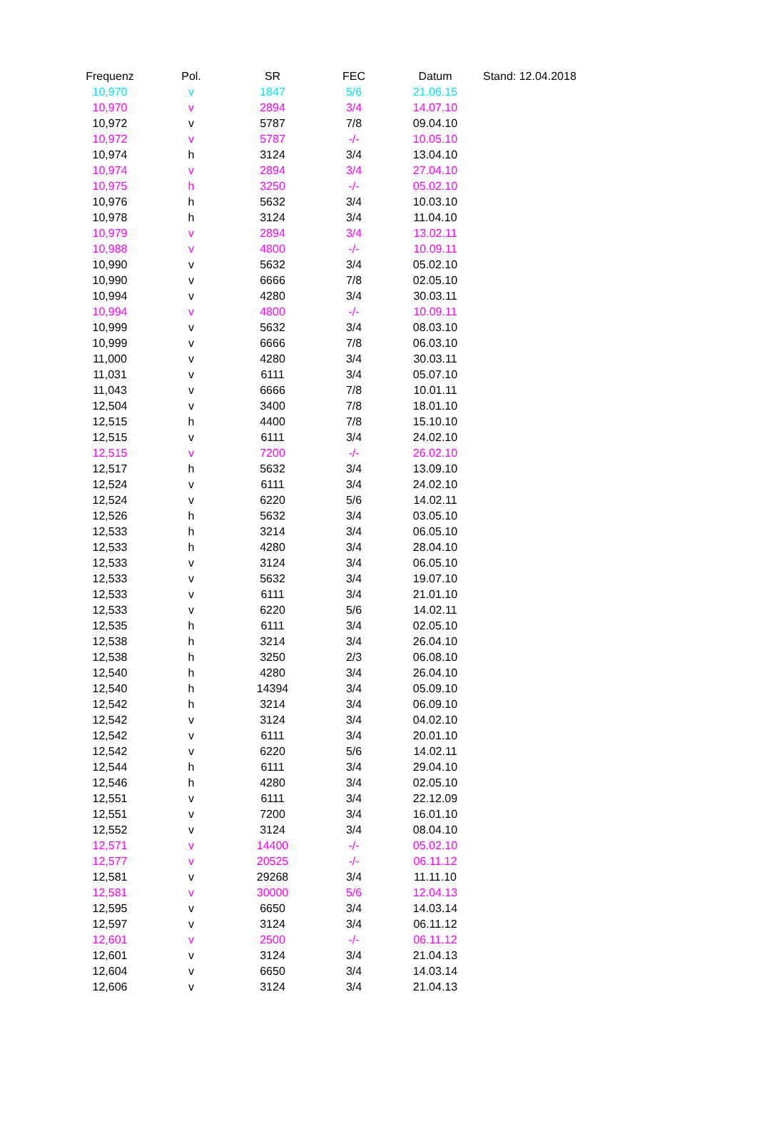| Frequenz | Pol. | SR | FEC | Datum | Stand: 12.04.2018 |
| --- | --- | --- | --- | --- | --- |
| 10,970 | v | 1847 | 5/6 | 21.06.15 | |
| 10,970 | v | 2894 | 3/4 | 14.07.10 | |
| 10,972 | v | 5787 | 7/8 | 09.04.10 | |
| 10,972 | v | 5787 | -/- | 10.05.10 | |
| 10,974 | h | 3124 | 3/4 | 13.04.10 | |
| 10,974 | v | 2894 | 3/4 | 27.04.10 | |
| 10,975 | h | 3250 | -/- | 05.02.10 | |
| 10,976 | h | 5632 | 3/4 | 10.03.10 | |
| 10,978 | h | 3124 | 3/4 | 11.04.10 | |
| 10,979 | v | 2894 | 3/4 | 13.02.11 | |
| 10,988 | v | 4800 | -/- | 10.09.11 | |
| 10,990 | v | 5632 | 3/4 | 05.02.10 | |
| 10,990 | v | 6666 | 7/8 | 02.05.10 | |
| 10,994 | v | 4280 | 3/4 | 30.03.11 | |
| 10,994 | v | 4800 | -/- | 10.09.11 | |
| 10,999 | v | 5632 | 3/4 | 08.03.10 | |
| 10,999 | v | 6666 | 7/8 | 06.03.10 | |
| 11,000 | v | 4280 | 3/4 | 30.03.11 | |
| 11,031 | v | 6111 | 3/4 | 05.07.10 | |
| 11,043 | v | 6666 | 7/8 | 10.01.11 | |
| 12,504 | v | 3400 | 7/8 | 18.01.10 | |
| 12,515 | h | 4400 | 7/8 | 15.10.10 | |
| 12,515 | v | 6111 | 3/4 | 24.02.10 | |
| 12,515 | v | 7200 | -/- | 26.02.10 | |
| 12,517 | h | 5632 | 3/4 | 13.09.10 | |
| 12,524 | v | 6111 | 3/4 | 24.02.10 | |
| 12,524 | v | 6220 | 5/6 | 14.02.11 | |
| 12,526 | h | 5632 | 3/4 | 03.05.10 | |
| 12,533 | h | 3214 | 3/4 | 06.05.10 | |
| 12,533 | h | 4280 | 3/4 | 28.04.10 | |
| 12,533 | v | 3124 | 3/4 | 06.05.10 | |
| 12,533 | v | 5632 | 3/4 | 19.07.10 | |
| 12,533 | v | 6111 | 3/4 | 21.01.10 | |
| 12,533 | v | 6220 | 5/6 | 14.02.11 | |
| 12,535 | h | 6111 | 3/4 | 02.05.10 | |
| 12,538 | h | 3214 | 3/4 | 26.04.10 | |
| 12,538 | h | 3250 | 2/3 | 06.08.10 | |
| 12,540 | h | 4280 | 3/4 | 26.04.10 | |
| 12,540 | h | 14394 | 3/4 | 05.09.10 | |
| 12,542 | h | 3214 | 3/4 | 06.09.10 | |
| 12,542 | v | 3124 | 3/4 | 04.02.10 | |
| 12,542 | v | 6111 | 3/4 | 20.01.10 | |
| 12,542 | v | 6220 | 5/6 | 14.02.11 | |
| 12,544 | h | 6111 | 3/4 | 29.04.10 | |
| 12,546 | h | 4280 | 3/4 | 02.05.10 | |
| 12,551 | v | 6111 | 3/4 | 22.12.09 | |
| 12,551 | v | 7200 | 3/4 | 16.01.10 | |
| 12,552 | v | 3124 | 3/4 | 08.04.10 | |
| 12,571 | v | 14400 | -/- | 05.02.10 | |
| 12,577 | v | 20525 | -/- | 06.11.12 | |
| 12,581 | v | 29268 | 3/4 | 11.11.10 | |
| 12,581 | v | 30000 | 5/6 | 12.04.13 | |
| 12,595 | v | 6650 | 3/4 | 14.03.14 | |
| 12,597 | v | 3124 | 3/4 | 06.11.12 | |
| 12,601 | v | 2500 | -/- | 06.11.12 | |
| 12,601 | v | 3124 | 3/4 | 21.04.13 | |
| 12,604 | v | 6650 | 3/4 | 14.03.14 | |
| 12,606 | v | 3124 | 3/4 | 21.04.13 | |